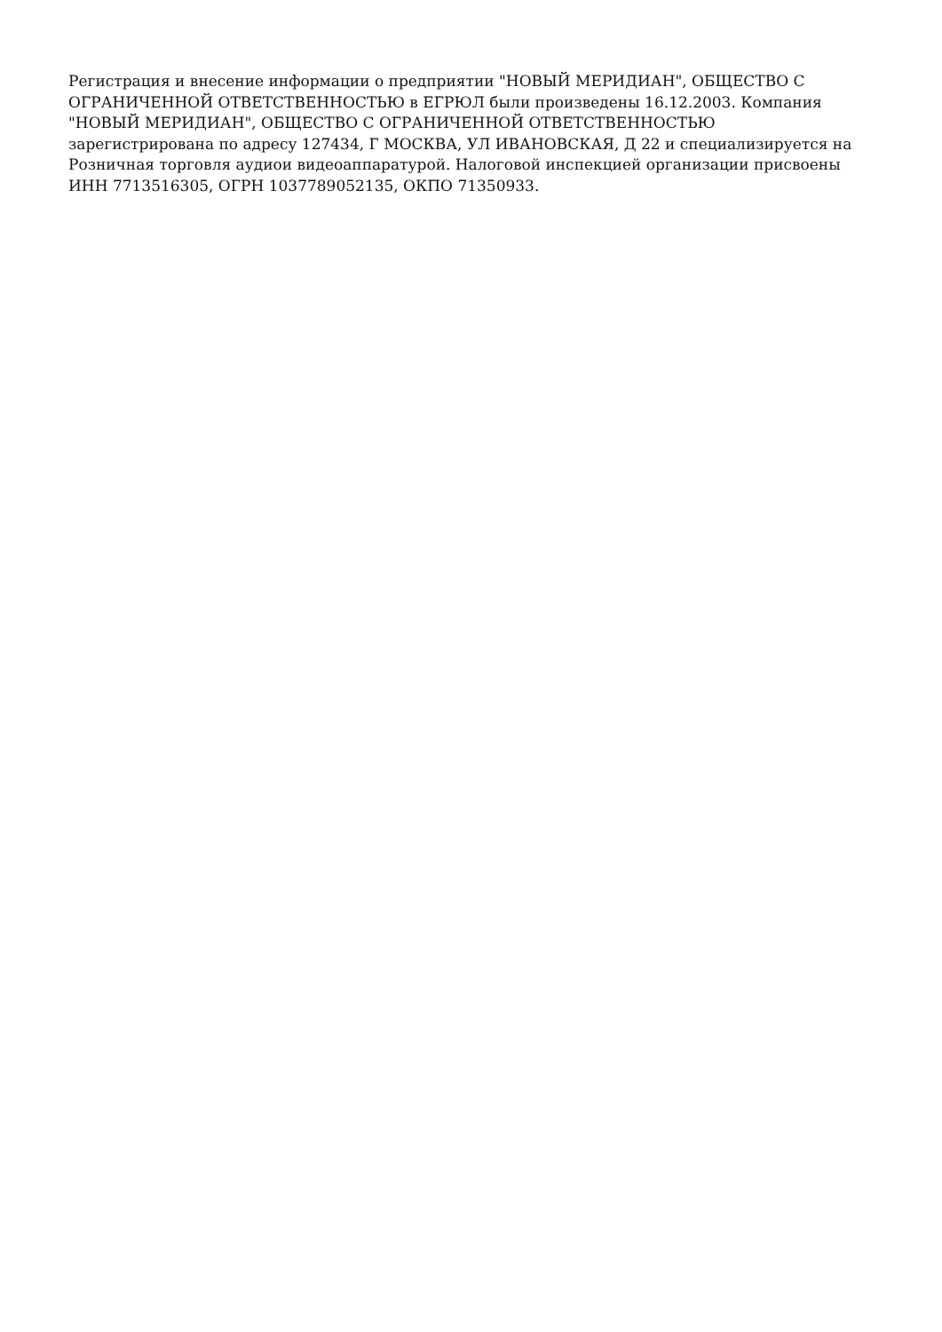Регистрация и внесение информации о предприятии "НОВЫЙ МЕРИДИАН", ОБЩЕСТВО С ОГРАНИЧЕННОЙ ОТВЕТСТВЕННОСТЬЮ в ЕГРЮЛ были произведены 16.12.2003. Компания "НОВЫЙ МЕРИДИАН", ОБЩЕСТВО С ОГРАНИЧЕННОЙ ОТВЕТСТВЕННОСТЬЮ зарегистрирована по адресу 127434, Г МОСКВА, УЛ ИВАНОВСКАЯ, Д 22 и специализируется на Розничная торговля аудиои видеоаппаратурой. Налоговой инспекцией организации присвоены ИНН 7713516305, ОГРН 1037789052135, ОКПО 71350933.